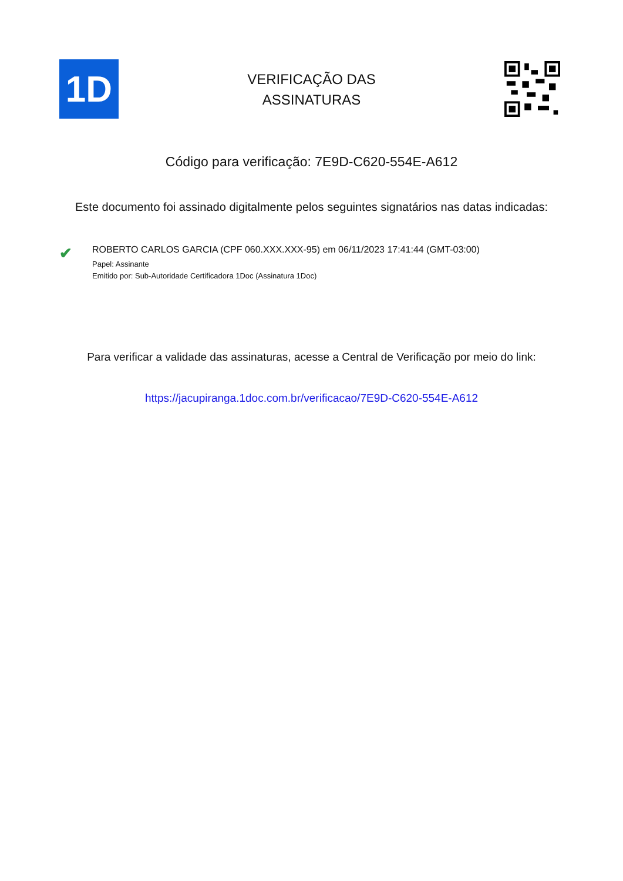1D
VERIFICAÇÃO DAS
ASSINATURAS
Código para verificação: 7E9D-C620-554E-A612
Este documento foi assinado digitalmente pelos seguintes signatários nas datas indicadas:
✔
ROBERTO CARLOS GARCIA (CPF 060.XXX.XXX-95) em 06/11/2023 17:41:44 (GMT-03:00)
Papel: Assinante
Emitido por: Sub-Autoridade Certificadora 1Doc (Assinatura 1Doc)
Para verificar a validade das assinaturas, acesse a Central de Verificação por meio do link:
https://jacupiranga.1doc.com.br/verificacao/7E9D-C620-554E-A612